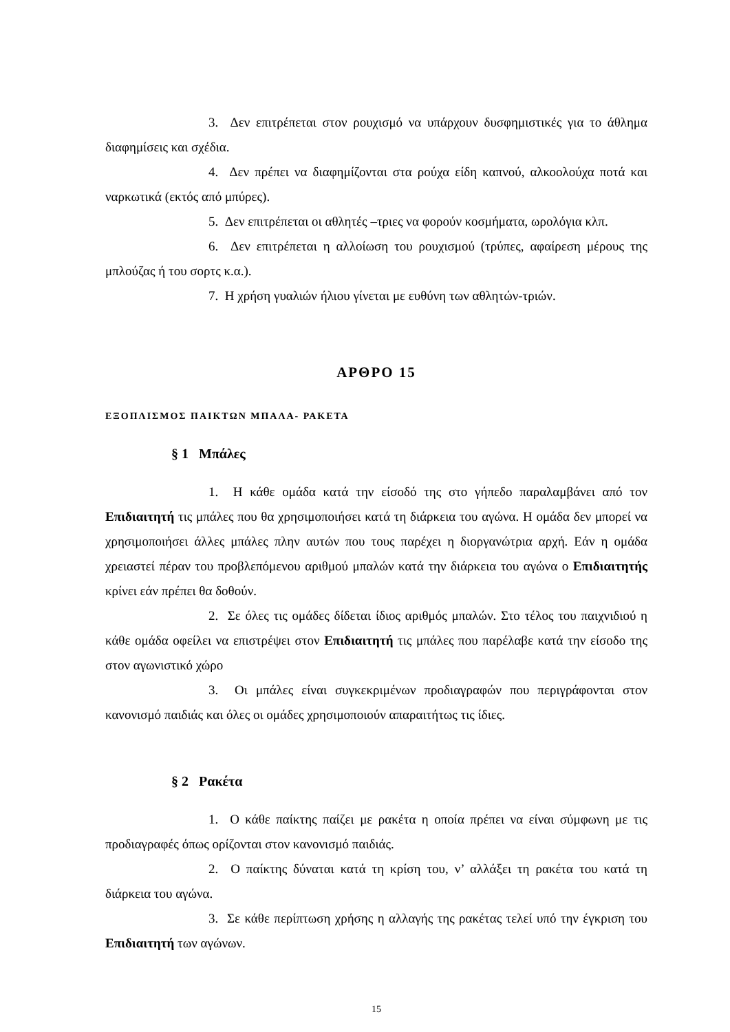3. Δεν επιτρέπεται στον ρουχισμό να υπάρχουν δυσφημιστικές για το άθλημα διαφημίσεις και σχέδια.
4. Δεν πρέπει να διαφημίζονται στα ρούχα είδη καπνού, αλκοολούχα ποτά και ναρκωτικά (εκτός από μπύρες).
5. Δεν επιτρέπεται οι αθλητές –τριες να φορούν κοσμήματα, ωρολόγια κλπ.
6. Δεν επιτρέπεται η αλλοίωση του ρουχισμού (τρύπες, αφαίρεση μέρους της μπλούζας ή του σορτς κ.α.).
7. Η χρήση γυαλιών ήλιου γίνεται με ευθύνη των αθλητών-τριών.
ΑΡΘΡΟ 15
ΕΞΟΠΛΙΣΜΟΣ ΠΑΙΚΤΩΝ ΜΠΑΛΑ- ΡΑΚΕΤΑ
§ 1 Μπάλες
1. Η κάθε ομάδα κατά την είσοδό της στο γήπεδο παραλαμβάνει από τον Επιδιαιτητή τις μπάλες που θα χρησιμοποιήσει κατά τη διάρκεια του αγώνα. Η ομάδα δεν μπορεί να χρησιμοποιήσει άλλες μπάλες πλην αυτών που τους παρέχει η διοργανώτρια αρχή. Εάν η ομάδα χρειαστεί πέραν του προβλεπόμενου αριθμού μπαλών κατά την διάρκεια του αγώνα ο Επιδιαιτητής κρίνει εάν πρέπει θα δοθούν.
2. Σε όλες τις ομάδες δίδεται ίδιος αριθμός μπαλών. Στο τέλος του παιχνιδιού η κάθε ομάδα οφείλει να επιστρέψει στον Επιδιαιτητή τις μπάλες που παρέλαβε κατά την είσοδο της στον αγωνιστικό χώρο
3. Οι μπάλες είναι συγκεκριμένων προδιαγραφών που περιγράφονται στον κανονισμό παιδιάς και όλες οι ομάδες χρησιμοποιούν απαραιτήτως τις ίδιες.
§ 2 Ρακέτα
1. Ο κάθε παίκτης παίζει με ρακέτα η οποία πρέπει να είναι σύμφωνη με τις προδιαγραφές όπως ορίζονται στον κανονισμό παιδιάς.
2. Ο παίκτης δύναται κατά τη κρίση του, ν’ αλλάξει τη ρακέτα του κατά τη διάρκεια του αγώνα.
3. Σε κάθε περίπτωση χρήσης η αλλαγής της ρακέτας τελεί υπό την έγκριση του Επιδιαιτητή των αγώνων.
15